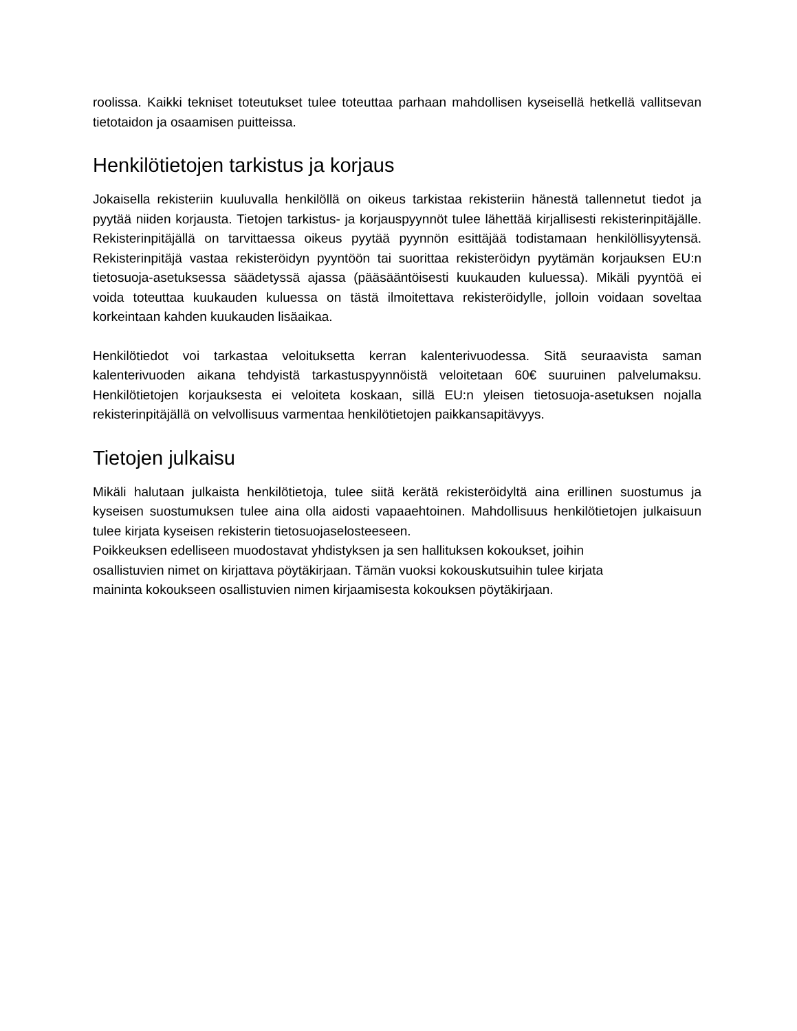roolissa. Kaikki tekniset toteutukset tulee toteuttaa parhaan mahdollisen kyseisellä hetkellä vallitsevan tietotaidon ja osaamisen puitteissa.
Henkilötietojen tarkistus ja korjaus
Jokaisella rekisteriin kuuluvalla henkilöllä on oikeus tarkistaa rekisteriin hänestä tallennetut tiedot ja pyytää niiden korjausta. Tietojen tarkistus- ja korjauspyynnöt tulee lähettää kirjallisesti rekisterinpitäjälle. Rekisterinpitäjällä on tarvittaessa oikeus pyytää pyynnön esittäjää todistamaan henkilöllisyytensä. Rekisterinpitäjä vastaa rekisteröidyn pyyntöön tai suorittaa rekisteröidyn pyytämän korjauksen EU:n tietosuoja-asetuksessa säädetyssä ajassa (pääsääntöisesti kuukauden kuluessa). Mikäli pyyntöä ei voida toteuttaa kuukauden kuluessa on tästä ilmoitettava rekisteröidylle, jolloin voidaan soveltaa korkeintaan kahden kuukauden lisäaikaa.
Henkilötiedot voi tarkastaa veloituksetta kerran kalenterivuodessa. Sitä seuraavista saman kalenterivuoden aikana tehdyistä tarkastuspyynnöistä veloitetaan 60€ suuruinen palvelumaksu. Henkilötietojen korjauksesta ei veloiteta koskaan, sillä EU:n yleisen tietosuoja-asetuksen nojalla rekisterinpitäjällä on velvollisuus varmentaa henkilötietojen paikkansapitävyys.
Tietojen julkaisu
Mikäli halutaan julkaista henkilötietoja, tulee siitä kerätä rekisteröidyltä aina erillinen suostumus ja kyseisen suostumuksen tulee aina olla aidosti vapaaehtoinen. Mahdollisuus henkilötietojen julkaisuun tulee kirjata kyseisen rekisterin tietosuojaselosteeseen.
Poikkeuksen edelliseen muodostavat yhdistyksen ja sen hallituksen kokoukset, joihin
osallistuvien nimet on kirjattava pöytäkirjaan. Tämän vuoksi kokouskutsuihin tulee kirjata
maininta kokoukseen osallistuvien nimen kirjaamisesta kokouksen pöytäkirjaan.